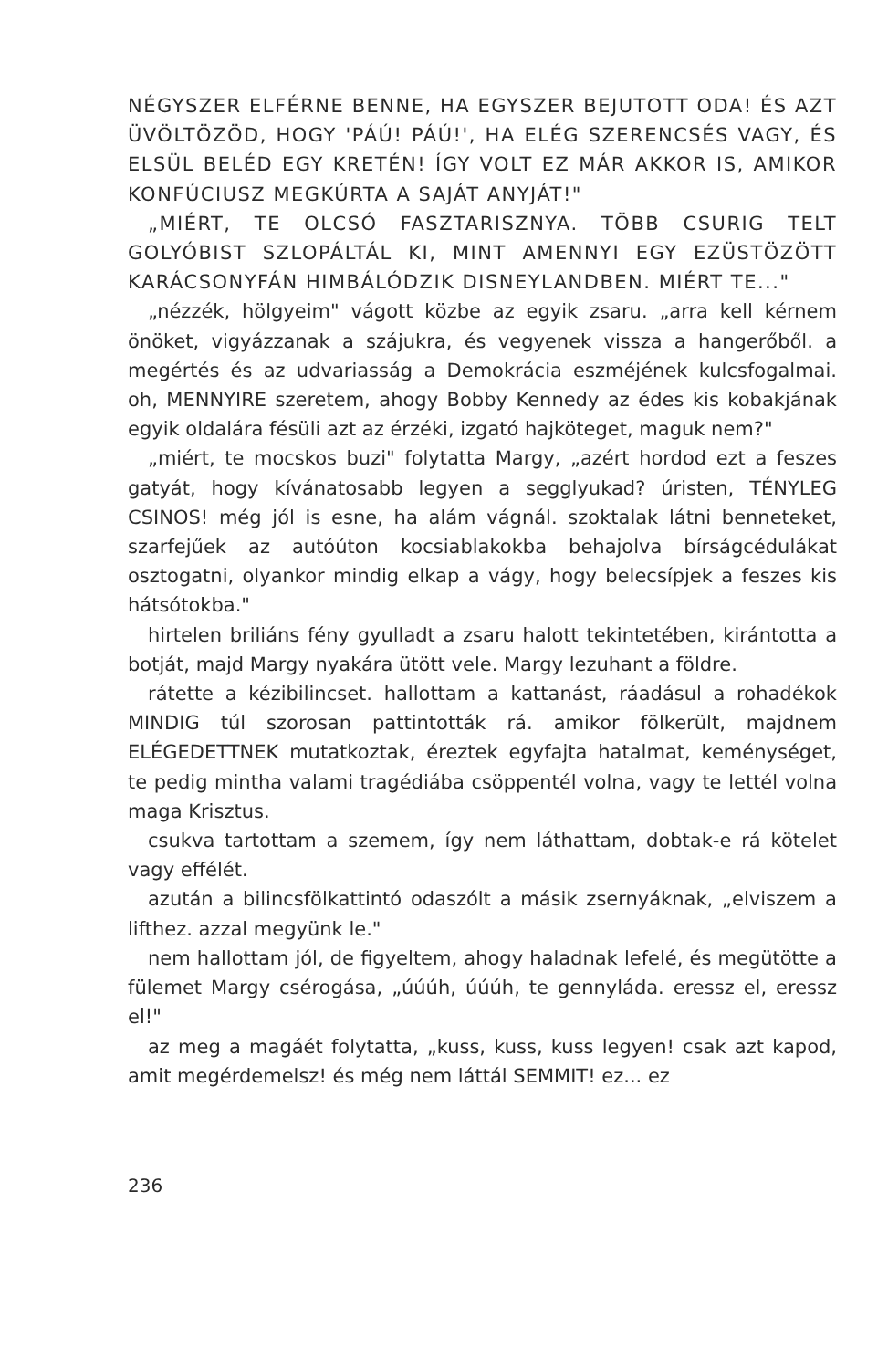NÉGYSZER ELFÉRNE BENNE, HA EGYSZER BEJUTOTT ODA! ÉS AZT ÜVÖLTÖZÖD, HOGY 'PÁÚ! PÁÚ!', HA ELÉG SZERENCSÉS VAGY, ÉS ELSÜL BELÉD EGY KRETÉN! ÍGY VOLT EZ MÁR AKKOR IS, AMIKOR KONFÚCIUSZ MEGKÚRTA A SAJÁT ANYJÁT!"
„MIÉRT, TE OLCSÓ FASZTARISZNYA. TÖBB CSURIG TELT GOLYÓBIST SZLOPÁLTÁL KI, MINT AMENNYI EGY EZÜSTÖZÖTT KARÁCSONYFÁN HIMBÁLÓDZIK DISNEYLANDBEN. MIÉRT TE..."
„nézzék, hölgyeim" vágott közbe az egyik zsaru. „arra kell kérnem önöket, vigyázzanak a szájukra, és vegyenek vissza a hangerőből. a megértés és az udvariasság a Demokrácia eszméjének kulcsfogalmai. oh, MENNYIRE szeretem, ahogy Bobby Kennedy az édes kis kobakjának egyik oldalára fésüli azt az érzéki, izgató hajköteget, maguk nem?"
„miért, te mocskos buzi" folytatta Margy, „azért hordod ezt a feszes gatyát, hogy kívánatosabb legyen a segglyukad? úristen, TÉNYLEG CSINOS! még jól is esne, ha alám vágnál. szoktalak látni benneteket, szarfejűek az autóúton kocsiablakokba behajolva bírságcédulákat osztogatni, olyankor mindig elkap a vágy, hogy belecsípjek a feszes kis hátsótokba."
hirtelen briliáns fény gyulladt a zsaru halott tekintetében, kirántotta a botját, majd Margy nyakára ütött vele. Margy lezuhant a földre.
rátette a kézibilincset. hallottam a kattanást, ráadásul a rohadékok MINDIG túl szorosan pattintották rá. amikor fölkerült, majdnem ELÉGEDETTNEK mutatkoztak, éreztek egyfajta hatalmat, keménységet, te pedig mintha valami tragédiába csöppentél volna, vagy te lettél volna maga Krisztus.
csukva tartottam a szemem, így nem láthattam, dobtak-e rá kötelet vagy effélét.
azután a bilincsfölkattintó odaszólt a másik zsernyáknak, „elviszem a lifthez. azzal megyünk le."
nem hallottam jól, de figyeltem, ahogy haladnak lefelé, és megütötte a fülemet Margy csérogása, „úúúh, úúúh, te gennyláda. eressz el, eressz el!"
az meg a magáét folytatta, „kuss, kuss, kuss legyen! csak azt kapod, amit megérdemelsz! és még nem láttál SEMMIT! ez... ez
236